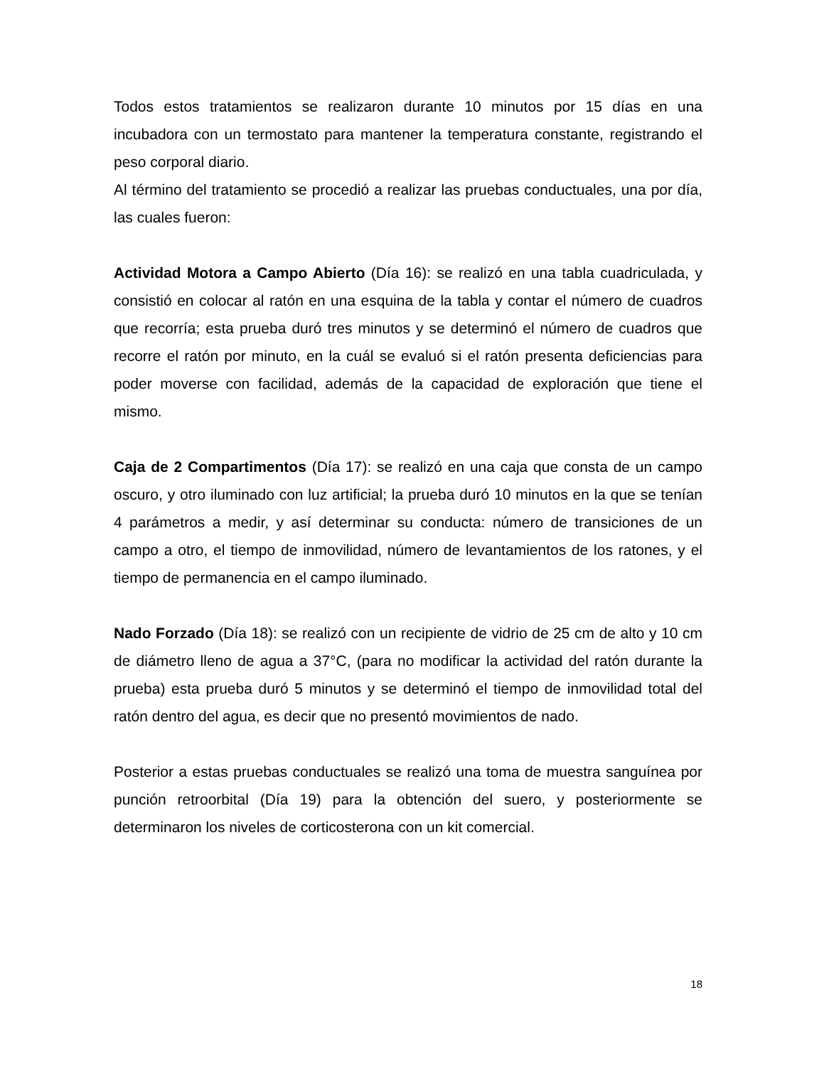Todos estos tratamientos se realizaron durante 10 minutos por 15 días en una incubadora con un termostato para mantener la temperatura constante, registrando el peso corporal diario.
Al término del tratamiento se procedió a realizar las pruebas conductuales, una por día, las cuales fueron:
Actividad Motora a Campo Abierto (Día 16): se realizó en una tabla cuadriculada, y consistió en colocar al ratón en una esquina de la tabla y contar el número de cuadros que recorría; esta prueba duró tres minutos y se determinó el número de cuadros que recorre el ratón por minuto, en la cuál se evaluó si el ratón presenta deficiencias para poder moverse con facilidad, además de la capacidad de exploración que tiene el mismo.
Caja de 2 Compartimentos (Día 17): se realizó en una caja que consta de un campo oscuro, y otro iluminado con luz artificial; la prueba duró 10 minutos en la que se tenían 4 parámetros a medir, y así determinar su conducta: número de transiciones de un campo a otro, el tiempo de inmovilidad, número de levantamientos de los ratones, y el tiempo de permanencia en el campo iluminado.
Nado Forzado (Día 18): se realizó con un recipiente de vidrio de 25 cm de alto y 10 cm de diámetro lleno de agua a 37°C, (para no modificar la actividad del ratón durante la prueba) esta prueba duró 5 minutos y se determinó el tiempo de inmovilidad total del ratón dentro del agua, es decir que no presentó movimientos de nado.
Posterior a estas pruebas conductuales se realizó una toma de muestra sanguínea por punción retroorbital (Día 19) para la obtención del suero, y posteriormente se determinaron los niveles de corticosterona con un kit comercial.
18